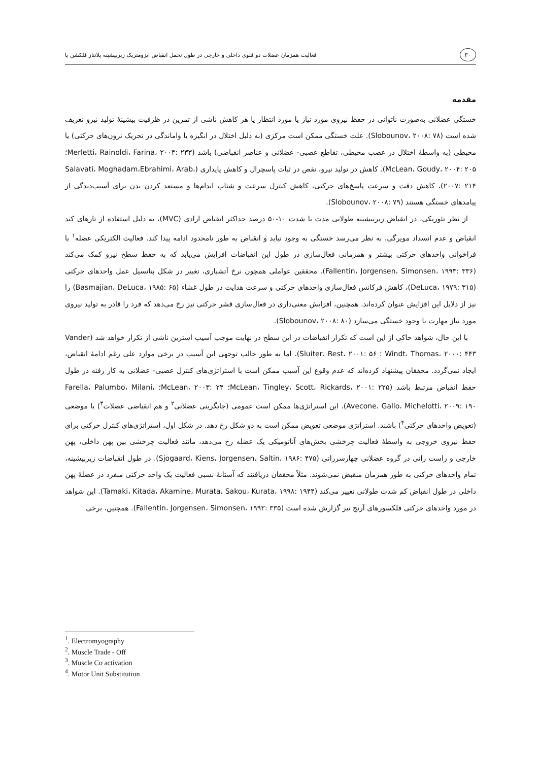۳۰ فعالیت همزمان عضلات دو قلوی داخلی و خارجی در طول تحمل انقباض ایزومتریک زیربیشینه پلانتار فلکشن پا
مقدمه
خستگی عضلانی به‌صورت ناتوانی در حفظ نیروی مورد نیاز یا مورد انتظار یا هر کاهش ناشی از تمرین در ظرفیت بیشینهٔ تولید نیرو تعریف شده است (Slobounov، ۲۰۰۸: ۷۸). علت خستگی ممکن است مرکزی (به دلیل اختلال در انگیزه یا واماندگی در تحریک نرون‌های حرکتی) یا محیطی (به واسطهٔ اختلال در عصب محیطی، تقاطع عصبی- عضلانی و عناصر انقباضی) باشد (Merletti، Rainoldi، Farina، ۲۰۰۴: ۲۳۳؛McLean، Goudy، ۲۰۰۴: ۲۰۵). کاهش در تولید نیرو، نقص در ثبات پاسچرال و کاهش پایداری (Salavati، Moghadam،Ebrahimi، Arab، ۲۰۰۷: ۲۱۴)، کاهش دقت و سرعت پاسخ‌های حرکتی، کاهش کنترل سرعت و شتاب اندام‌ها و مستعد کردن بدن برای آسیب‌دیدگی از پیامدهای خستگی هستند (Slobounov، ۲۰۰۸: ۷۹).
از نظر تئوریکی، در انقباض زیربیشینه طولانی مدت با شدت ۱۰-۵۰ درصد حداکثر انقباض ارادی (MVC)، به دلیل استفاده از تارهای کند انقباض و عدم انسداد مویرگی، به نظر می‌رسد خستگی به وجود نیاید و انقباض به طور نامحدود ادامه پیدا کند. فعالیت الکتریکی عضله<sup>۱</sup> با فراخوانی واحدهای حرکتی بیشتر و همزمانی فعال‌سازی در طول این انقباضات افزایش می‌یابد که به حفظ سطح نیرو کمک می‌کند (Fallentin، Jorgensen، Simonsen، ۱۹۹۳: ۳۳۶). محققین عواملی همچون نرخ آتشباری، تغییر در شکل پتانسیل عمل واحدهای حرکتی (DeLuca، ۱۹۷۹: ۳۱۵)، کاهش فرکانس فعال‌سازی واحدهای حرکتی و سرعت هدایت در طول غشاء (Basmajian، DeLuca، ۱۹۸۵: ۶۵) را نیز از دلایل این افزایش عنوان کرده‌اند. همچنین، افزایش معنی‌داری در فعال‌سازی قشر حرکتی نیز رخ می‌دهد که فرد را قادر به تولید نیروی مورد نیاز مهارت با وجود خستگی می‌سازد (Slobounov، ۲۰۰۸: ۸۰).
با این حال، شواهد حاکی از این است که تکرار انقباضات در این سطح در نهایت موجب آسیب استرین ناشی از تکرار خواهد شد (Vander Windt، Thomas، ۲۰۰۰: ۴۴۳ ؛ Sluiter، Rest، ۲۰۰۱: ۵۶). اما به طور جالب توجهی این آسیب در برخی موارد علی رغم ادامهٔ انقباض، ایجاد نمی‌گردد. محققان پیشنهاد کرده‌اند که عدم وقوع این آسیب ممکن است با استراتژی‌های کنترل عصبی- عضلانی به کار رفته در طول حفظ انقباض مرتبط باشد (McLean، Tingley، Scott، Rickards، ۲۰۰۱: ۲۲۵؛ McLean، ۲۰۰۳: ۲۴؛ Farella، Palumbo، Milani، Avecone، Gallo، Michelotti، ۲۰۰۹: ۱۹۰). این استراتژی‌ها ممکن است عمومی (جایگزینی عضلانی<sup>۲</sup> و هم انقباضی عضلات<sup>۳</sup>) یا موضعی (تعویض واحدهای حرکتی<sup>۴</sup>) باشند. استراتژی موضعی تعویض ممکن است به دو شکل رخ دهد. در شکل اول، استراتژی‌های کنترل حرکتی برای حفظ نیروی خروجی به واسطهٔ فعالیت چرخشی بخش‌های آناتومیکی یک عضله رخ می‌دهد، مانند فعالیت چرخشی بین پهن داخلی، پهن خارجی و راست رانی در گروه عضلانی چهارسررانی (Sjogaard، Kiens، Jorgensen، Saltin، ۱۹۸۶: ۴۷۵). در طول انقباضات زیربیشینه، تمام واحدهای حرکتی به طور همزمان منقبض نمی‌شوند. مثلاً محققان دریافتند که آستانهٔ نسبی فعالیت یک واحد حرکتی منفرد در عضلهٔ پهن داخلی در طول انقباض کم شدت طولانی تغییر می‌کند (Tamaki، Kitada، Akamine، Murata، Sakou، Kurata، ۱۹۹۸: ۱۹۴۴). این شواهد در مورد واحدهای حرکتی فلکسورهای آرنج نیز گزارش شده است (Fallentin، Jorgensen، Simonsen، ۱۹۹۳: ۳۳۵). همچنین، برخی
<sup>1</sup>. Electromyography
<sup>2</sup>. Muscle Trade - Off
<sup>3</sup>. Muscle Co activation
<sup>4</sup>. Motor Unit Substitution